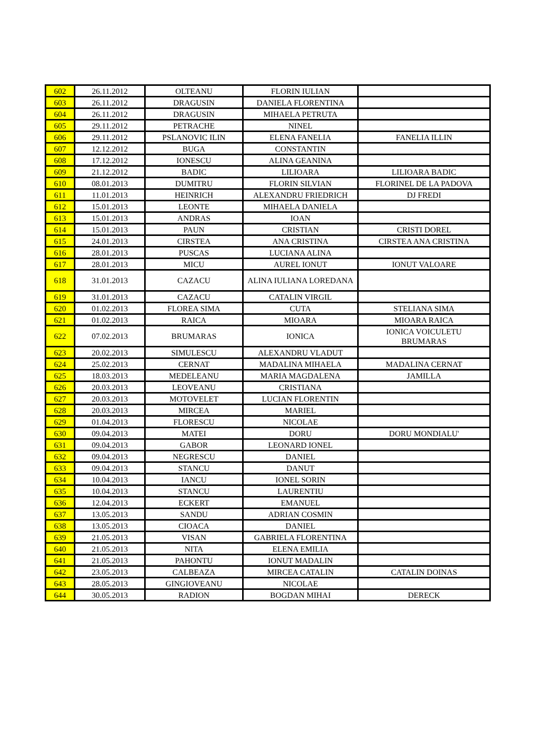| 602 | 26.11.2012 | OLTEANU | FLORIN IULIAN | |
| 603 | 26.11.2012 | DRAGUSIN | DANIELA FLORENTINA | |
| 604 | 26.11.2012 | DRAGUSIN | MIHAELA PETRUTA | |
| 605 | 29.11.2012 | PETRACHE | NINEL | |
| 606 | 29.11.2012 | PSLANOVIC ILIN | ELENA FANELIA | FANELIA ILLIN |
| 607 | 12.12.2012 | BUGA | CONSTANTIN | |
| 608 | 17.12.2012 | IONESCU | ALINA GEANINA | |
| 609 | 21.12.2012 | BADIC | LILIOARA | LILIOARA BADIC |
| 610 | 08.01.2013 | DUMITRU | FLORIN SILVIAN | FLORINEL DE LA PADOVA |
| 611 | 11.01.2013 | HEINRICH | ALEXANDRU FRIEDRICH | DJ FREDI |
| 612 | 15.01.2013 | LEONTE | MIHAELA DANIELA | |
| 613 | 15.01.2013 | ANDRAS | IOAN | |
| 614 | 15.01.2013 | PAUN | CRISTIAN | CRISTI DOREL |
| 615 | 24.01.2013 | CIRSTEA | ANA CRISTINA | CIRSTEA ANA CRISTINA |
| 616 | 28.01.2013 | PUSCAS | LUCIANA ALINA | |
| 617 | 28.01.2013 | MICU | AUREL IONUT | IONUT VALOARE |
| 618 | 31.01.2013 | CAZACU | ALINA IULIANA LOREDANA | |
| 619 | 31.01.2013 | CAZACU | CATALIN VIRGIL | |
| 620 | 01.02.2013 | FLOREA SIMA | CUTA | STELIANA SIMA |
| 621 | 01.02.2013 | RAICA | MIOARA | MIOARA RAICA |
| 622 | 07.02.2013 | BRUMARAS | IONICA | IONICA VOICULETU BRUMARAS |
| 623 | 20.02.2013 | SIMULESCU | ALEXANDRU VLADUT | |
| 624 | 25.02.2013 | CERNAT | MADALINA MIHAELA | MADALINA CERNAT |
| 625 | 18.03.2013 | MEDELEANU | MARIA MAGDALENA | JAMILLA |
| 626 | 20.03.2013 | LEOVEANU | CRISTIANA | |
| 627 | 20.03.2013 | MOTOVELET | LUCIAN FLORENTIN | |
| 628 | 20.03.2013 | MIRCEA | MARIEL | |
| 629 | 01.04.2013 | FLORESCU | NICOLAE | |
| 630 | 09.04.2013 | MATEI | DORU | DORU MONDIALU' |
| 631 | 09.04.2013 | GABOR | LEONARD IONEL | |
| 632 | 09.04.2013 | NEGRESCU | DANIEL | |
| 633 | 09.04.2013 | STANCU | DANUT | |
| 634 | 10.04.2013 | IANCU | IONEL SORIN | |
| 635 | 10.04.2013 | STANCU | LAURENTIU | |
| 636 | 12.04.2013 | ECKERT | EMANUEL | |
| 637 | 13.05.2013 | SANDU | ADRIAN COSMIN | |
| 638 | 13.05.2013 | CIOACA | DANIEL | |
| 639 | 21.05.2013 | VISAN | GABRIELA FLORENTINA | |
| 640 | 21.05.2013 | NITA | ELENA EMILIA | |
| 641 | 21.05.2013 | PAHONTU | IONUT MADALIN | |
| 642 | 23.05.2013 | CALBEAZA | MIRCEA CATALIN | CATALIN DOINAS |
| 643 | 28.05.2013 | GINGIOVEANU | NICOLAE | |
| 644 | 30.05.2013 | RADION | BOGDAN MIHAI | DERECK |